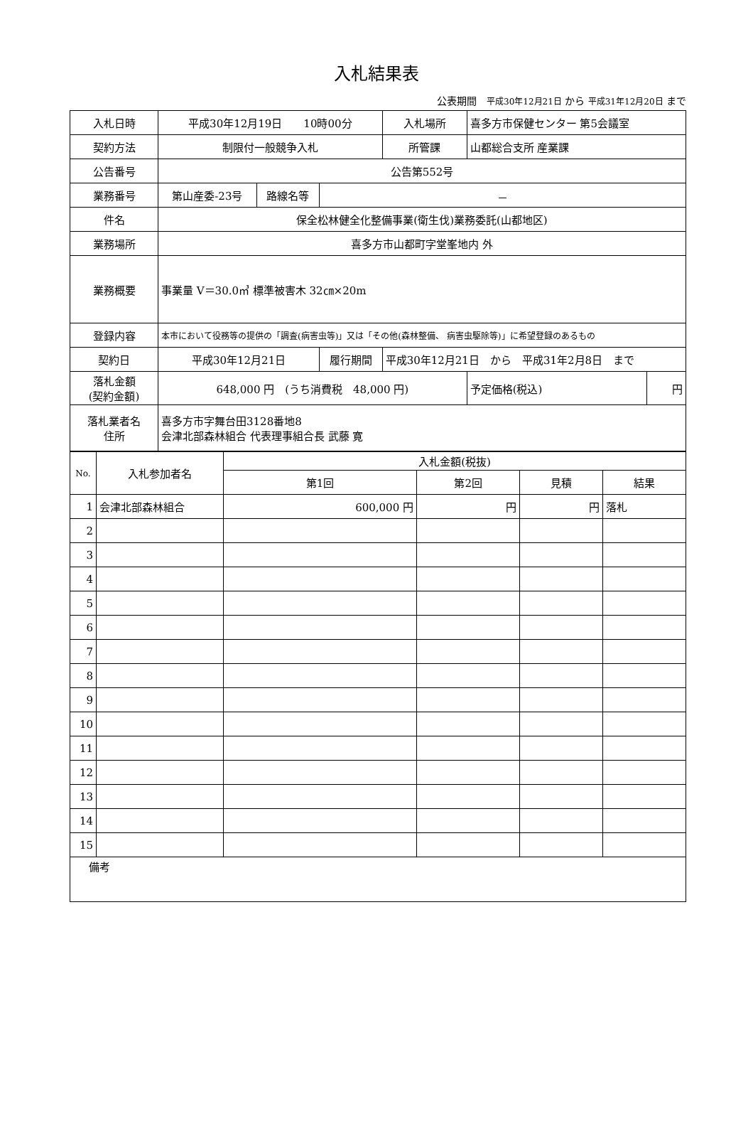入札結果表
公表期間　平成30年12月21日 から 平成31年12月20日 まで
| 入札日時 | 平成30年12月19日 10時00分 | | | 入札場所 | 喜多方市保健センター 第5会議室 | |
| 契約方法 | 制限付一般競争入札 | | | 所管課 | 山都総合支所 産業課 | |
| 公告番号 | 公告第552号 | | | | | |
| 業務番号 | 第山産委-23号 | 路線名等 | － | | | |
| 件名 | 保全松林健全化整備事業(衛生伐)業務委託(山都地区) | | | | | |
| 業務場所 | 喜多方市山都町字堂峯地内 外 | | | | | |
| 業務概要 | 事業量 V＝30.0㎥ 標準被害木 32㎝×20m | | | | | |
| 登録内容 | 本市において役務等の提供の「調査(病害虫等)」又は「その他(森林整備、 病害虫駆除等)」に希望登録のあるもの | | | | | |
| 契約日 | 平成30年12月21日 | | 履行期間 | 平成30年12月21日 から 平成31年2月8日 まで | | |
| 落札金額 (契約金額) | 648,000 円 (うち消費税 48,000 円) | | | | 予定価格(税込) | 円 |
| 落札業者名 住所 | 喜多方市字舞台田3128番地8 会津北部森林組合 代表理事組合長 武藤 寛 | | | | | |
| No. | 入札参加者名 | 入札金額(税抜) | | | |
| --- | --- | --- | --- | --- | --- |
| | | 第1回 | 第2回 | 見積 | 結果 |
| 1 | 会津北部森林組合 | 600,000 円 | 円 | 円 | 落札 |
| 2 | | | | | |
| 3 | | | | | |
| 4 | | | | | |
| 5 | | | | | |
| 6 | | | | | |
| 7 | | | | | |
| 8 | | | | | |
| 9 | | | | | |
| 10 | | | | | |
| 11 | | | | | |
| 12 | | | | | |
| 13 | | | | | |
| 14 | | | | | |
| 15 | | | | | |
| 備考 | | | | | |